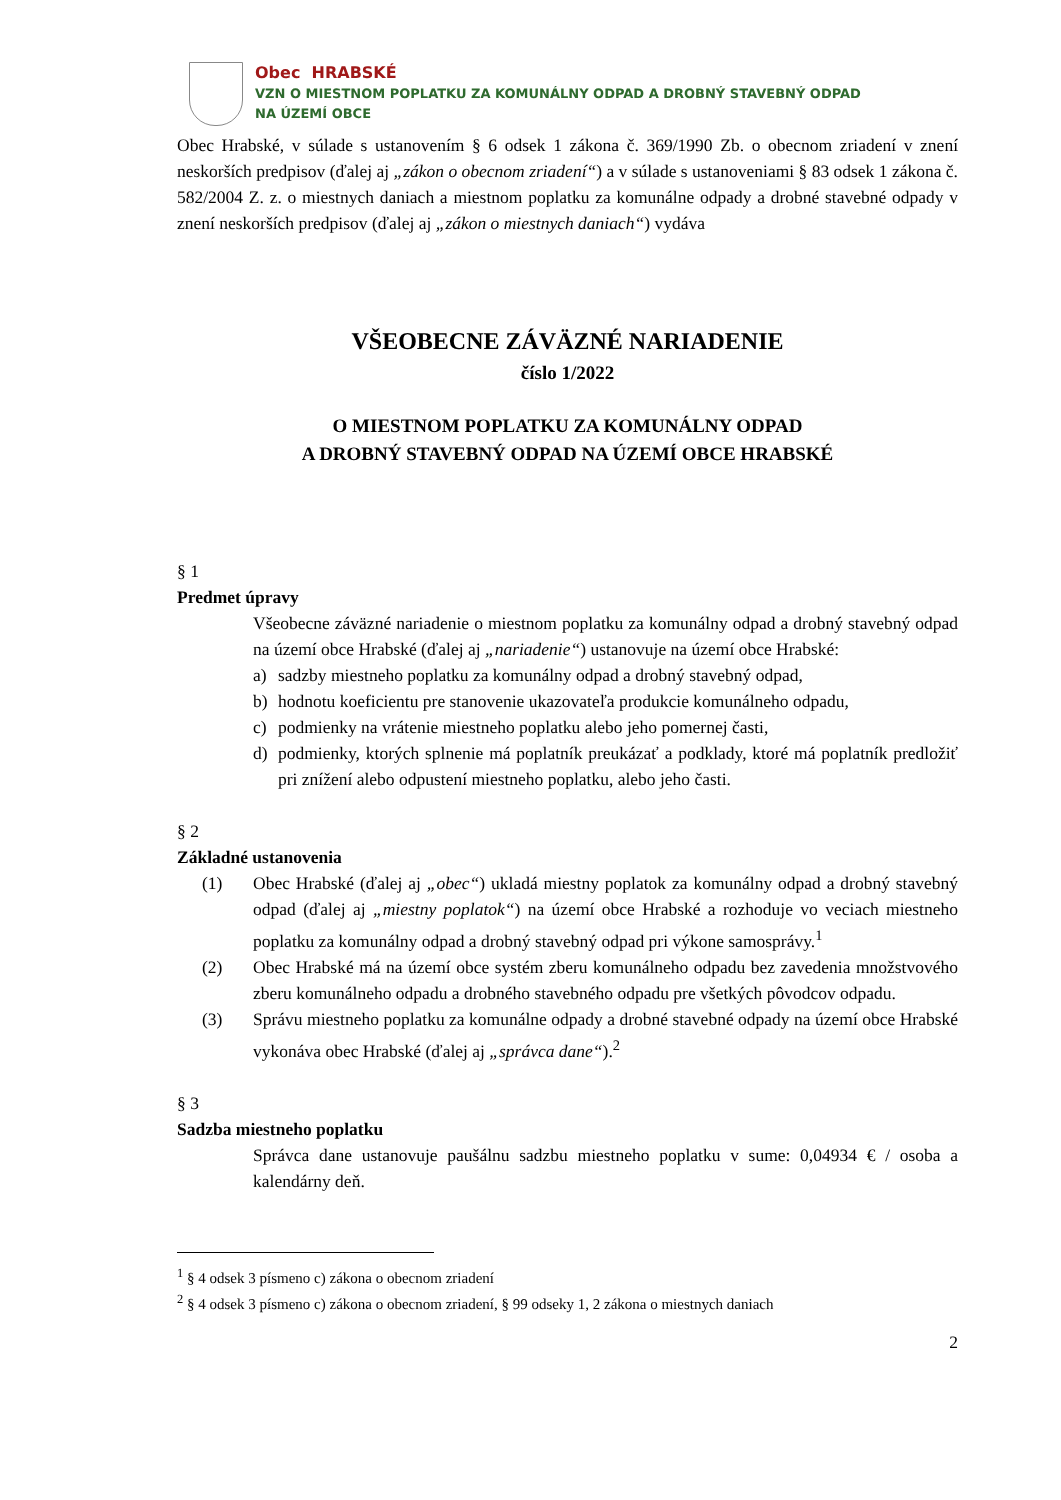Obec HRABSKÉ
VZN O MIESTNOM POPLATKU ZA KOMUNÁLNY ODPAD A DROBNÝ STAVEBNÝ ODPAD
NA ÚZEMÍ OBCE
Obec Hrabské, v súlade s ustanovením § 6 odsek 1 zákona č. 369/1990 Zb. o obecnom zriadení v znení neskorších predpisov (ďalej aj „zákon o obecnom zriadení“) a v súlade s ustanoveniami § 83 odsek 1 zákona č. 582/2004 Z. z. o miestnych daniach a miestnom poplatku za komunálne odpady a drobné stavebné odpady v znení neskorších predpisov (ďalej aj „zákon o miestnych daniach“) vydáva
VŠEOBECNE ZÁVÄZNÉ NARIADENIE
číslo 1/2022
O MIESTNOM POPLATKU ZA KOMUNÁLNY ODPAD
A DROBNÝ STAVEBNÝ ODPAD NA ÚZEMÍ OBCE HRABSKÉ
§ 1
Predmet úpravy
Všeobecne záväzné nariadenie o miestnom poplatku za komunálny odpad a drobný stavebný odpad na území obce Hrabské (ďalej aj „nariadenie“) ustanovuje na území obce Hrabské:
a) sadzby miestneho poplatku za komunálny odpad a drobný stavebný odpad,
b) hodnotu koeficientu pre stanovenie ukazovateľa produkcie komunálneho odpadu,
c) podmienky na vrátenie miestneho poplatku alebo jeho pomernej časti,
d) podmienky, ktorých splnenie má poplatník preukázať a podklady, ktoré má poplatník predložiť pri znížení alebo odpustení miestneho poplatku, alebo jeho časti.
§ 2
Základné ustanovenia
(1) Obec Hrabské (ďalej aj „obec“) ukladá miestny poplatok za komunálny odpad a drobný stavebný odpad (ďalej aj „miestny poplatok“) na území obce Hrabské a rozhoduje vo veciach miestneho poplatku za komunálny odpad a drobný stavebný odpad pri výkone samosprávy.<sup>1</sup>
(2) Obec Hrabské má na území obce systém zberu komunálneho odpadu bez zavedenia množstvového zberu komunálneho odpadu a drobného stavebného odpadu pre všetkých pôvodcov odpadu.
(3) Správu miestneho poplatku za komunálne odpady a drobné stavebné odpady na území obce Hrabské vykonáva obec Hrabské (ďalej aj „správca dane“).<sup>2</sup>
§ 3
Sadzba miestneho poplatku
Správca dane ustanovuje paušálnu sadzbu miestneho poplatku v sume: 0,04934 € / osoba a kalendárny deň.
<sup>1</sup> § 4 odsek 3 písmeno c) zákona o obecnom zriadení
<sup>2</sup> § 4 odsek 3 písmeno c) zákona o obecnom zriadení, § 99 odseky 1, 2 zákona o miestnych daniach
2